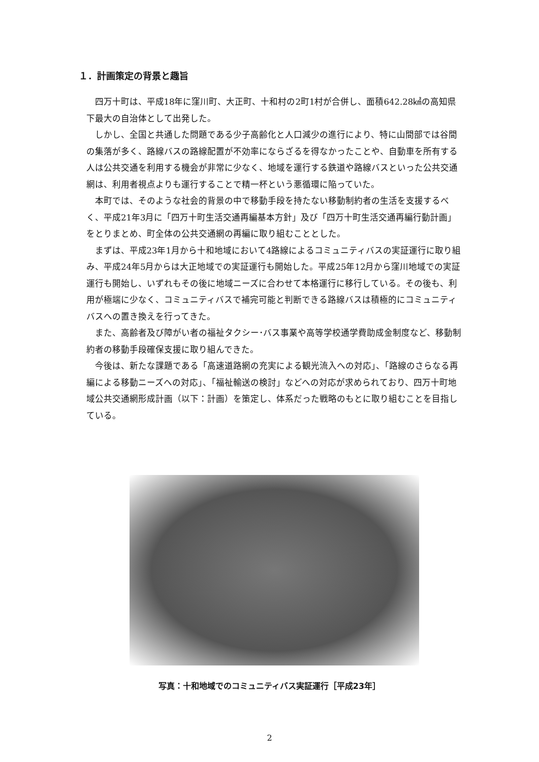１．計画策定の背景と趣旨
四万十町は、平成18年に窪川町、大正町、十和村の2町1村が合併し、面積642.28㎢の高知県下最大の自治体として出発した。
しかし、全国と共通した問題である少子高齢化と人口減少の進行により、特に山間部では谷間の集落が多く、路線バスの路線配置が不効率にならざるを得なかったことや、自動車を所有する人は公共交通を利用する機会が非常に少なく、地域を運行する鉄道や路線バスといった公共交通網は、利用者視点よりも運行することで精一杯という悪循環に陥っていた。
本町では、そのような社会的背景の中で移動手段を持たない移動制約者の生活を支援するべく、平成21年3月に「四万十町生活交通再編基本方針」及び「四万十町生活交通再編行動計画」をとりまとめ、町全体の公共交通網の再編に取り組むこととした。
まずは、平成23年1月から十和地域において4路線によるコミュニティバスの実証運行に取り組み、平成24年5月からは大正地域での実証運行も開始した。平成25年12月から窪川地域での実証運行も開始し、いずれもその後に地域ニーズに合わせて本格運行に移行している。その後も、利用が極端に少なく、コミュニティバスで補完可能と判断できる路線バスは積極的にコミュニティバスへの置き換えを行ってきた。
また、高齢者及び障がい者の福祉タクシー･バス事業や高等学校通学費助成金制度など、移動制約者の移動手段確保支援に取り組んできた。
今後は、新たな課題である「高速道路網の充実による観光流入への対応」、「路線のさらなる再編による移動ニーズへの対応」、「福祉輸送の検討」などへの対応が求められており、四万十町地域公共交通網形成計画（以下：計画）を策定し、体系だった戦略のもとに取り組むことを目指している。
写真：十和地域でのコミュニティバス実証運行［平成23年］
2